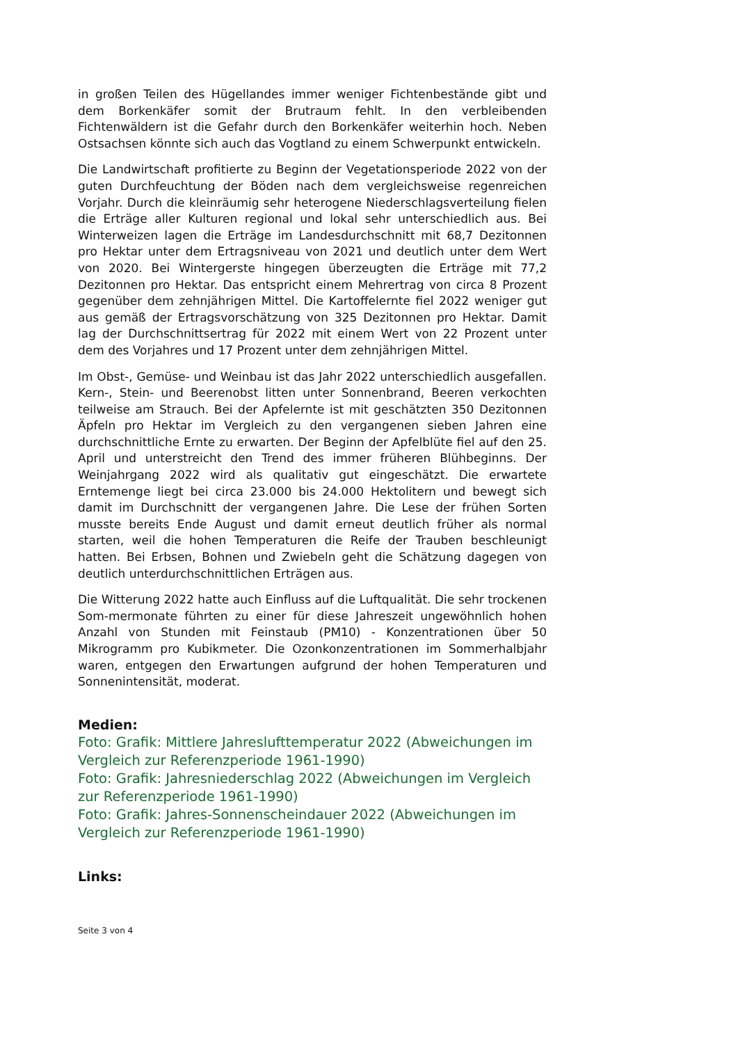in großen Teilen des Hügellandes immer weniger Fichtenbestände gibt und dem Borkenkäfer somit der Brutraum fehlt. In den verbleibenden Fichtenwäldern ist die Gefahr durch den Borkenkäfer weiterhin hoch. Neben Ostsachsen könnte sich auch das Vogtland zu einem Schwerpunkt entwickeln.
Die Landwirtschaft profitierte zu Beginn der Vegetationsperiode 2022 von der guten Durchfeuchtung der Böden nach dem vergleichsweise regenreichen Vorjahr. Durch die kleinräumig sehr heterogene Niederschlagsverteilung fielen die Erträge aller Kulturen regional und lokal sehr unterschiedlich aus. Bei Winterweizen lagen die Erträge im Landesdurchschnitt mit 68,7 Dezitonnen pro Hektar unter dem Ertragsniveau von 2021 und deutlich unter dem Wert von 2020. Bei Wintergerste hingegen überzeugten die Erträge mit 77,2 Dezitonnen pro Hektar. Das entspricht einem Mehrertrag von circa 8 Prozent gegenüber dem zehnjährigen Mittel. Die Kartoffelernte fiel 2022 weniger gut aus gemäß der Ertragsvorschätzung von 325 Dezitonnen pro Hektar. Damit lag der Durchschnittsertrag für 2022 mit einem Wert von 22 Prozent unter dem des Vorjahres und 17 Prozent unter dem zehnjährigen Mittel.
Im Obst-, Gemüse- und Weinbau ist das Jahr 2022 unterschiedlich ausgefallen. Kern-, Stein- und Beerenobst litten unter Sonnenbrand, Beeren verkochten teilweise am Strauch. Bei der Apfelernte ist mit geschätzten 350 Dezitonnen Äpfeln pro Hektar im Vergleich zu den vergangenen sieben Jahren eine durchschnittliche Ernte zu erwarten. Der Beginn der Apfelblüte fiel auf den 25. April und unterstreicht den Trend des immer früheren Blühbeginns. Der Weinjahrgang 2022 wird als qualitativ gut eingeschätzt. Die erwartete Erntemenge liegt bei circa 23.000 bis 24.000 Hektolitern und bewegt sich damit im Durchschnitt der vergangenen Jahre. Die Lese der frühen Sorten musste bereits Ende August und damit erneut deutlich früher als normal starten, weil die hohen Temperaturen die Reife der Trauben beschleunigt hatten. Bei Erbsen, Bohnen und Zwiebeln geht die Schätzung dagegen von deutlich unterdurchschnittlichen Erträgen aus.
Die Witterung 2022 hatte auch Einfluss auf die Luftqualität. Die sehr trockenen Som-mermonate führten zu einer für diese Jahreszeit ungewöhnlich hohen Anzahl von Stunden mit Feinstaub (PM10) - Konzentrationen über 50 Mikrogramm pro Kubikmeter. Die Ozonkonzentrationen im Sommerhalbjahr waren, entgegen den Erwartungen aufgrund der hohen Temperaturen und Sonnenintensität, moderat.
Medien:
Foto: Grafik: Mittlere Jahreslufttemperatur 2022 (Abweichungen im Vergleich zur Referenzperiode 1961-1990)
Foto: Grafik: Jahresniederschlag 2022 (Abweichungen im Vergleich zur Referenzperiode 1961-1990)
Foto: Grafik: Jahres-Sonnenscheindauer 2022 (Abweichungen im Vergleich zur Referenzperiode 1961-1990)
Links:
Seite 3 von 4